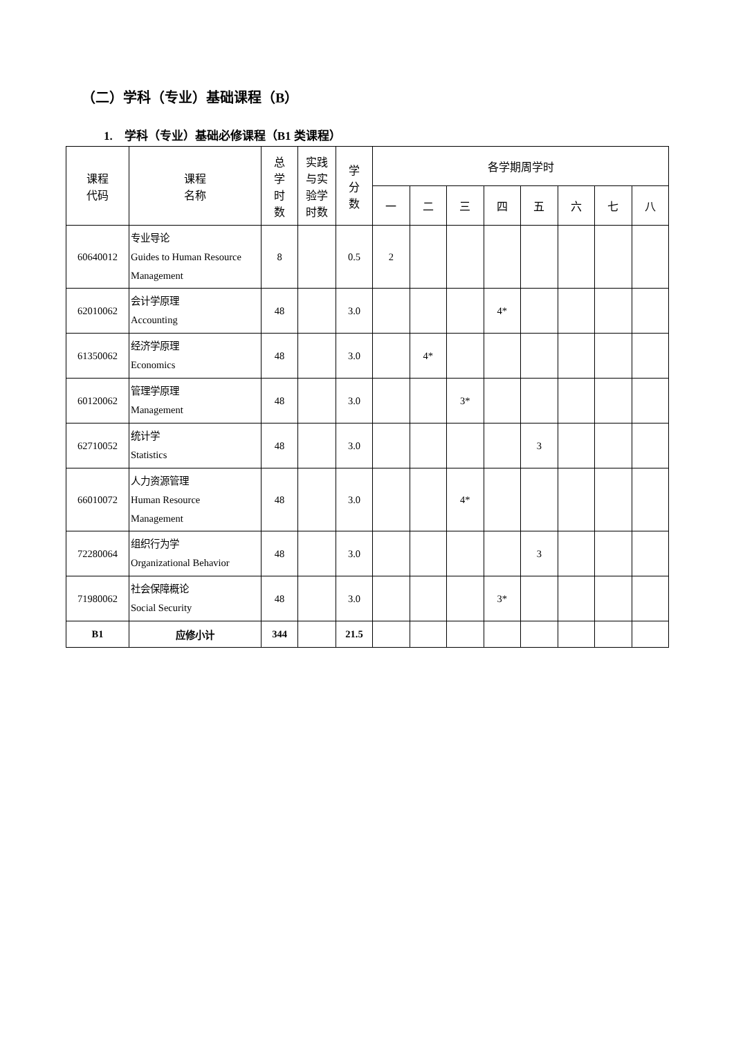（二）学科（专业）基础课程（B）
1. 学科（专业）基础必修课程（B1 类课程）
| 课程 代码 | 课程 名称 | 总 学 时 数 | 实践 与实 验学 时数 | 学 分 数 | 各学期周学时 | | | | | | | |
| --- | --- | --- | --- | --- | --- | --- | --- | --- | --- | --- | --- | --- |
| | | | | | 一 | 二 | 三 | 四 | 五 | 六 | 七 | 八 |
| 60640012 | 专业导论 Guides to Human Resource Management | 8 | | 0.5 | 2 | | | | | | | |
| 62010062 | 会计学原理 Accounting | 48 | | 3.0 | | | | 4* | | | | |
| 61350062 | 经济学原理 Economics | 48 | | 3.0 | | 4* | | | | | | |
| 60120062 | 管理学原理 Management | 48 | | 3.0 | | | 3* | | | | | |
| 62710052 | 统计学 Statistics | 48 | | 3.0 | | | | | 3 | | | |
| 66010072 | 人力资源管理 Human Resource Management | 48 | | 3.0 | | | 4* | | | | | |
| 72280064 | 组织行为学 Organizational Behavior | 48 | | 3.0 | | | | | 3 | | | |
| 71980062 | 社会保障概论 Social Security | 48 | | 3.0 | | | | 3* | | | | |
| B1 | 应修小计 | 344 | | 21.5 | | | | | | | | |